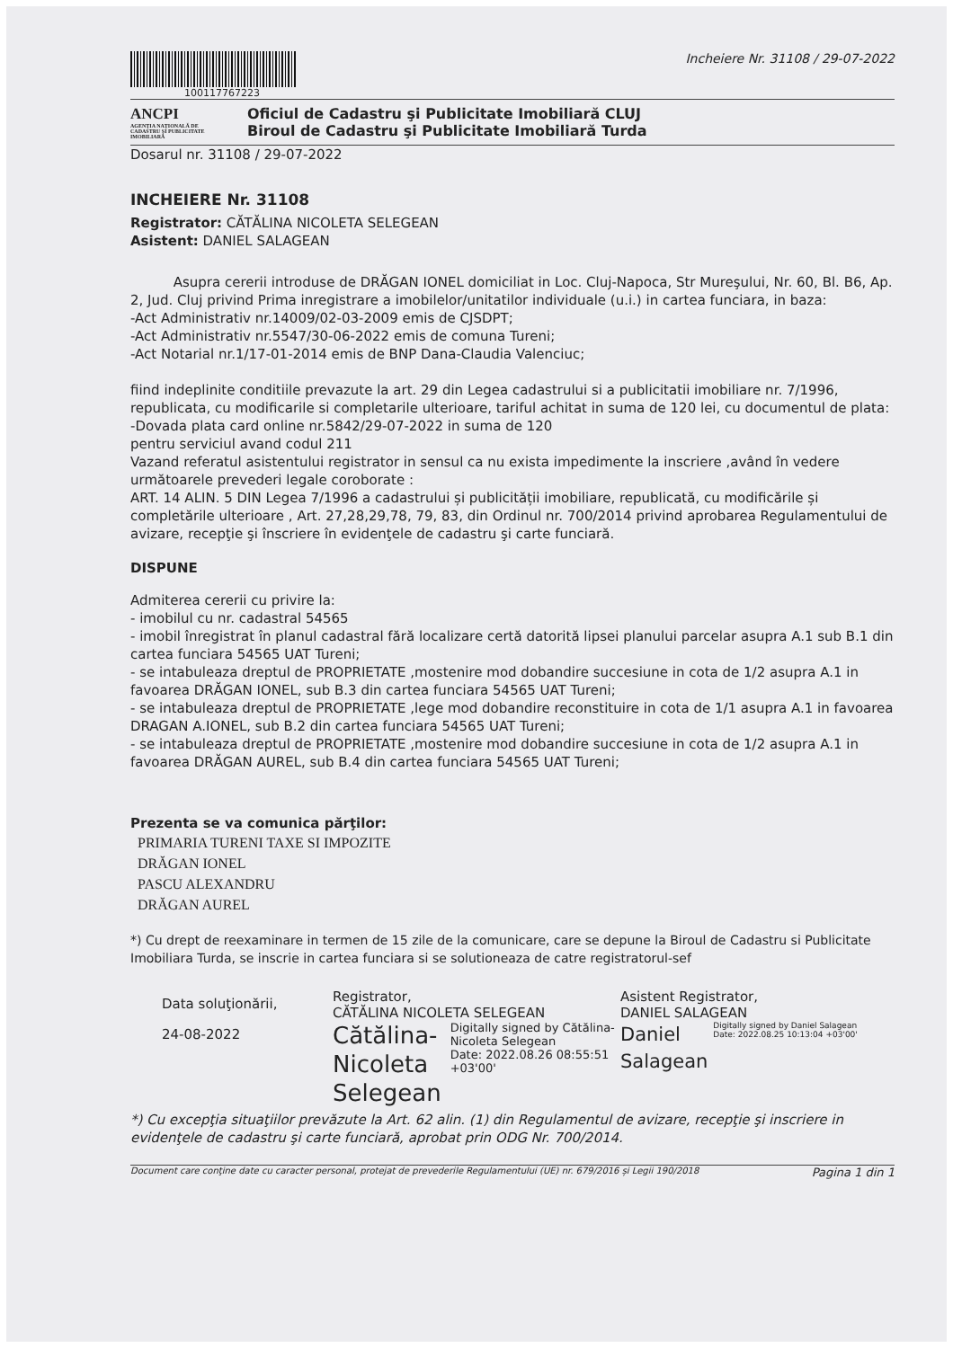100117767223
Incheiere Nr. 31108 / 29-07-2022
ANCPI
AGENȚIA NAȚIONALĂ DE CADASTRU ȘI PUBLICITATE IMOBILIARĂ
Oficiul de Cadastru şi Publicitate Imobiliară CLUJ
Biroul de Cadastru şi Publicitate Imobiliară Turda
Dosarul nr. 31108 / 29-07-2022
INCHEIERE Nr. 31108
Registrator: CĂTĂLINA NICOLETA SELEGEAN
Asistent: DANIEL SALAGEAN
Asupra cererii introduse de DRĂGAN IONEL domiciliat in Loc. Cluj-Napoca, Str Mureşului, Nr. 60, Bl. B6, Ap. 2, Jud. Cluj privind Prima inregistrare a imobilelor/unitatilor individuale (u.i.) in cartea funciara, in baza:
-Act Administrativ nr.14009/02-03-2009 emis de CJSDPT;
-Act Administrativ nr.5547/30-06-2022 emis de comuna Tureni;
-Act Notarial nr.1/17-01-2014 emis de BNP Dana-Claudia Valenciuc;
fiind indeplinite conditiile prevazute la art. 29 din Legea cadastrului si a publicitatii imobiliare nr. 7/1996, republicata, cu modificarile si completarile ulterioare, tariful achitat in suma de 120 lei, cu documentul de plata:
-Dovada plata card online nr.5842/29-07-2022 in suma de 120
pentru serviciul avand codul 211
Vazand referatul asistentului registrator in sensul ca nu exista impedimente la inscriere ,având în vedere următoarele prevederi legale coroborate :
ART. 14 ALIN. 5 DIN Legea 7/1996 a cadastrului și publicității imobiliare, republicată, cu modificările și completările ulterioare , Art. 27,28,29,78, 79, 83, din Ordinul nr. 700/2014 privind aprobarea Regulamentului de avizare, recepţie şi înscriere în evidenţele de cadastru şi carte funciară.
DISPUNE
Admiterea cererii cu privire la:
- imobilul cu nr. cadastral 54565
- imobil înregistrat în planul cadastral fără localizare certă datorită lipsei planului parcelar asupra A.1 sub B.1 din cartea funciara 54565 UAT Tureni;
- se intabuleaza dreptul de PROPRIETATE ,mostenire mod dobandire succesiune in cota de 1/2 asupra A.1 in favoarea DRĂGAN IONEL, sub B.3 din cartea funciara 54565 UAT Tureni;
- se intabuleaza dreptul de PROPRIETATE ,lege mod dobandire reconstituire in cota de 1/1 asupra A.1 in favoarea DRAGAN A.IONEL, sub B.2 din cartea funciara 54565 UAT Tureni;
- se intabuleaza dreptul de PROPRIETATE ,mostenire mod dobandire succesiune in cota de 1/2 asupra A.1 in favoarea DRĂGAN AUREL, sub B.4 din cartea funciara 54565 UAT Tureni;
Prezenta se va comunica părţilor:
PRIMARIA TURENI TAXE SI IMPOZITE
DRĂGAN IONEL
PASCU ALEXANDRU
DRĂGAN AUREL
*) Cu drept de reexaminare in termen de 15 zile de la comunicare, care se depune la Biroul de Cadastru si Publicitate Imobiliara Turda, se inscrie in cartea funciara si se solutioneaza de catre registratorul-sef
Data soluţionării,
24-08-2022
Registrator,
CĂTĂLINA NICOLETA SELEGEAN
Cătălina-
Nicoleta
Selegean
Digitally signed by Cătălina-Nicoleta Selegean
Date: 2022.08.26 08:55:51 +03'00'
Asistent Registrator,
DANIEL SALAGEAN
Daniel
Salagean
Digitally signed by Daniel Salagean
Date: 2022.08.25 10:13:04 +03'00'
*) Cu excepţia situaţiilor prevăzute la Art. 62 alin. (1) din Regulamentul de avizare, recepţie şi inscriere in evidenţele de cadastru şi carte funciară, aprobat prin ODG Nr. 700/2014.
Document care conţine date cu caracter personal, protejat de prevederile Regulamentului (UE) nr. 679/2016 și Legii 190/2018 Pagina 1 din 1